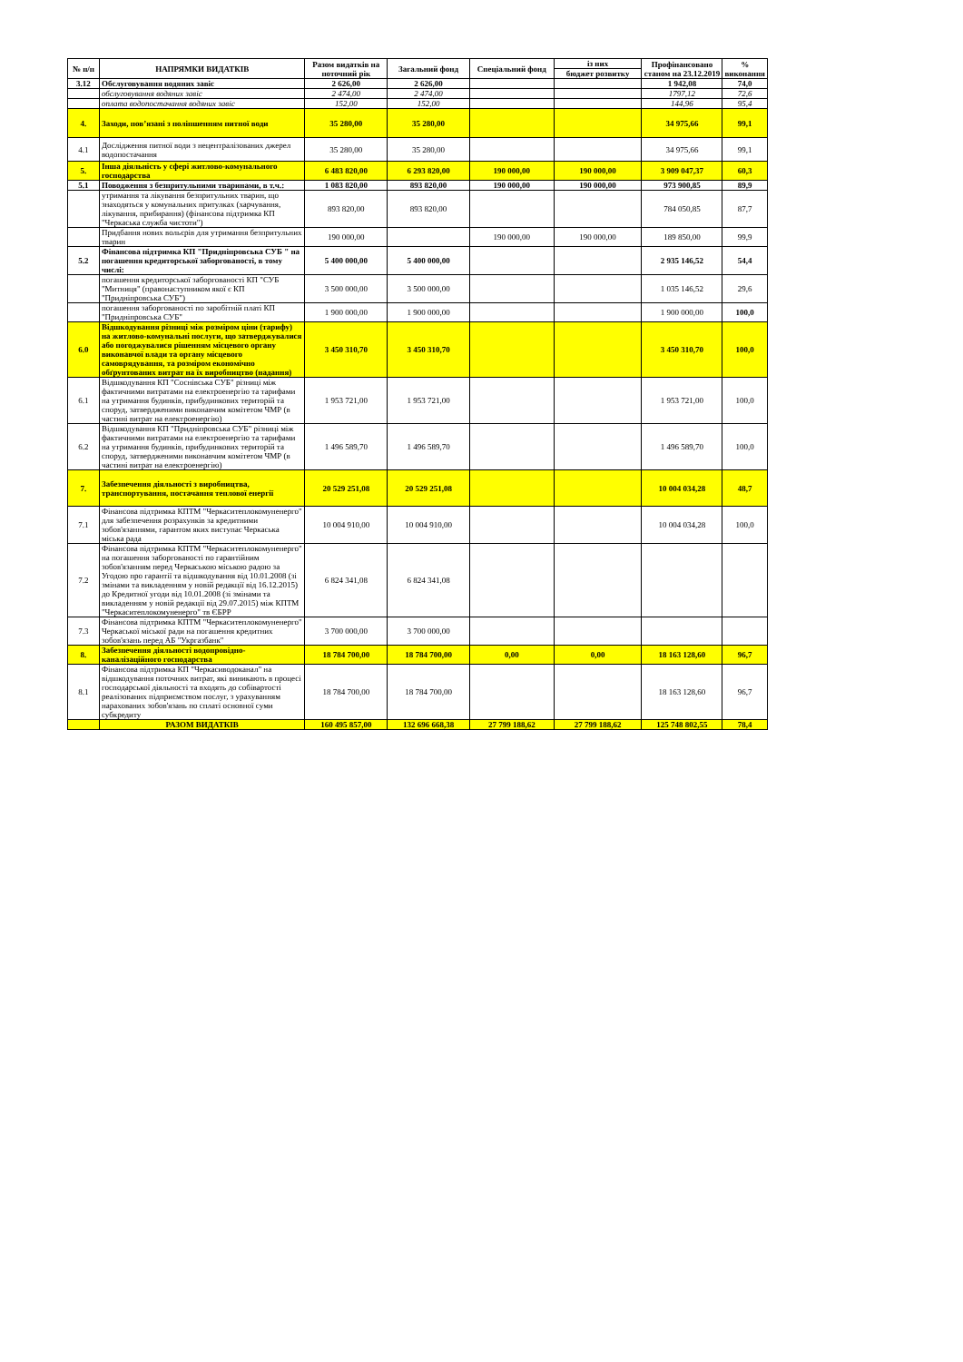| № п/п | НАПРЯМКИ ВИДАТКІВ | Разом видатків на поточний рік | Загальний фонд | Спеціальний фонд | із них | Профінансовано станом на 23.12.2019 | % виконання |
| --- | --- | --- | --- | --- | --- | --- | --- |
| | | | | | бюджет розвитку | | |
| 3.12 | Обслуговування водяних завіс | 2 626,00 | 2 626,00 | | | 1 942,08 | 74,0 |
| | обслуговування водяних завіс | 2 474,00 | 2 474,00 | | | 1797,12 | 72,6 |
| | оплата водопостачання водяних завіс | 152,00 | 152,00 | | | 144,96 | 95,4 |
| 4. | Заходи, пов’язані з поліпшенням питної води | 35 280,00 | 35 280,00 | | | 34 975,66 | 99,1 |
| 4.1 | Дослідження питної води з нецентралізованих джерел водопостачання | 35 280,00 | 35 280,00 | | | 34 975,66 | 99,1 |
| 5. | Інша діяльність у сфері житлово-комунального господарства | 6 483 820,00 | 6 293 820,00 | 190 000,00 | 190 000,00 | 3 909 047,37 | 60,3 |
| 5.1 | Поводження з безпритульними тваринами, в т.ч.: | 1 083 820,00 | 893 820,00 | 190 000,00 | 190 000,00 | 973 900,85 | 89,9 |
| | утримання та лікування безпритульних тварин, що знаходяться у комунальних притулках (харчування, лікування, прибирання) (фінансова підтримка КП "Черкаська служба чистоти") | 893 820,00 | 893 820,00 | | | 784 050,85 | 87,7 |
| | Придбання нових вольєрів для утримання безпритульних тварин | 190 000,00 | | 190 000,00 | 190 000,00 | 189 850,00 | 99,9 |
| 5.2 | Фінансова підтримка КП "Придніпровська СУБ " на погашення кредиторської заборгованості, в тому числі: | 5 400 000,00 | 5 400 000,00 | | | 2 935 146,52 | 54,4 |
| | погашення кредиторської заборгованості КП "СУБ "Митниця" (правонаступником якої є КП "Придніпровська СУБ") | 3 500 000,00 | 3 500 000,00 | | | 1 035 146,52 | 29,6 |
| | погашення заборгованості по заробітній платі КП "Придніпровська СУБ" | 1 900 000,00 | 1 900 000,00 | | | 1 900 000,00 | 100,0 |
| 6.0 | Відшкодування різниці між розміром ціни (тарифу) на житлово-комунальні послуги, що затверджувалися або погоджувалися рішенням місцевого органу виконавчої влади та органу місцевого самоврядування, та розміром економічно обґрунтованих витрат на їх виробництво (надання) | 3 450 310,70 | 3 450 310,70 | | | 3 450 310,70 | 100,0 |
| 6.1 | Відшкодування КП "Соснівська СУБ" різниці між фактичними витратами на електроенергію та тарифами на утримання будинків, прибудинкових територій та споруд, затвердженими виконавчим комітетом ЧМР (в частині витрат на електроенергію) | 1 953 721,00 | 1 953 721,00 | | | 1 953 721,00 | 100,0 |
| 6.2 | Відшкодування КП "Придніпровська СУБ" різниці між фактичними витратами на електроенергію та тарифами на утримання будинків, прибудинкових територій та споруд, затвердженими виконавчим комітетом ЧМР (в частині витрат на електроенергію) | 1 496 589,70 | 1 496 589,70 | | | 1 496 589,70 | 100,0 |
| 7. | Забезпечення діяльності з виробництва, транспортування, постачання теплової енергії | 20 529 251,08 | 20 529 251,08 | | | 10 004 034,28 | 48,7 |
| 7.1 | Фінансова підтримка КПТМ "Черкаситеплокомуненерго" для забезпечення розрахунків за кредитними зобов'язаннями, гарантом яких виступає Черкаська міська рада | 10 004 910,00 | 10 004 910,00 | | | 10 004 034,28 | 100,0 |
| 7.2 | Фінансова підтримка КПТМ "Черкаситеплокомуненерго" на погашення заборгованості по гарантійним зобов'язанням перед Черкаською міською радою за Угодою про гарантії та відшкодування від 10.01.2008 (зі змінами та викладенням у новій редакції від 16.12.2015) до Кредитної угоди від 10.01.2008 (зі змінами та викладенням у новій редакції від 29.07.2015) між КПТМ "Черкаситеплокомуненерго" тв ЄБРР | 6 824 341,08 | 6 824 341,08 | | | | |
| 7.3 | Фінансова підтримка КПТМ "Черкаситеплокомуненерго" Черкаської міської ради на погашення кредитних зобов'язань перед АБ "Укргазбанк" | 3 700 000,00 | 3 700 000,00 | | | | |
| 8. | Забезпечення діяльності водопровідно-каналізаційного господарства | 18 784 700,00 | 18 784 700,00 | 0,00 | 0,00 | 18 163 128,60 | 96,7 |
| 8.1 | Фінансова підтримка КП "Черкасиводоканал" на відшкодування поточних витрат, які виникають в процесі господарської діяльності та входять до собівартості реалізованих підприємством послуг, з урахуванням нарахованих зобов'язань по сплаті основної суми субкредиту | 18 784 700,00 | 18 784 700,00 | | | 18 163 128,60 | 96,7 |
| | РАЗОМ ВИДАТКІВ | 160 495 857,00 | 132 696 668,38 | 27 799 188,62 | 27 799 188,62 | 125 748 802,55 | 78,4 |